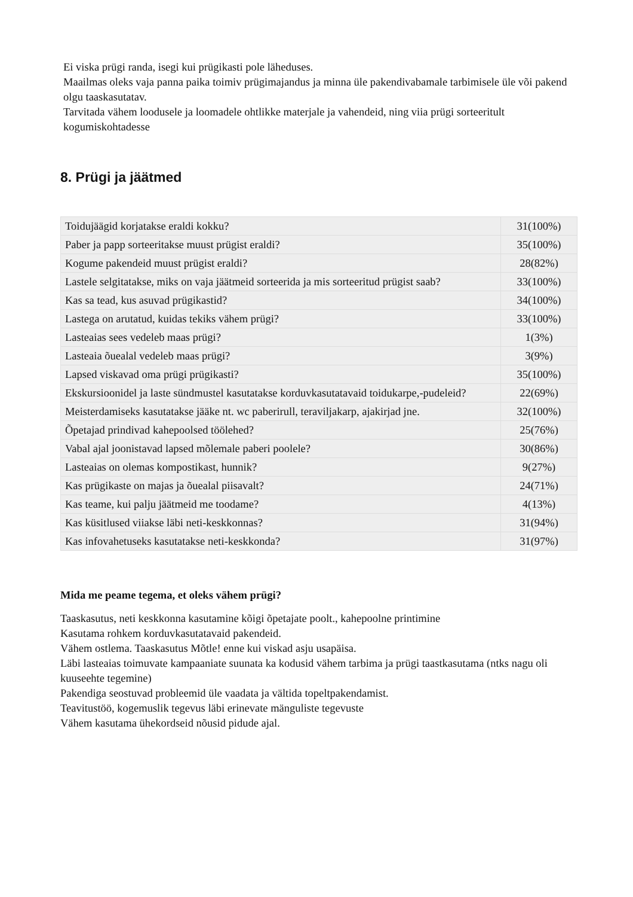Ei viska prügi randa, isegi kui prügikasti pole läheduses.
Maailmas oleks vaja panna paika toimiv prügimajandus ja minna üle pakendivabamale tarbimisele üle või pakend olgu taaskasutatav.
Tarvitada vähem loodusele ja loomadele ohtlikke materjale ja vahendeid, ning viia prügi sorteeritult kogumiskohtadesse
8. Prügi ja jäätmed
| Toidujäägid korjatakse eraldi kokku? | 31(100%) |
| Paber ja papp sorteeritakse muust prügist eraldi? | 35(100%) |
| Kogume pakendeid muust prügist eraldi? | 28(82%) |
| Lastele selgitatakse, miks on vaja jäätmeid sorteerida ja mis sorteeritud prügist saab? | 33(100%) |
| Kas sa tead, kus asuvad prügikastid? | 34(100%) |
| Lastega on arutatud, kuidas tekiks vähem prügi? | 33(100%) |
| Lasteaias sees vedeleb maas prügi? | 1(3%) |
| Lasteaia õuealal vedeleb maas prügi? | 3(9%) |
| Lapsed viskavad oma prügi prügikasti? | 35(100%) |
| Ekskursioonidel ja laste sündmustel kasutatakse korduvkasutatavaid toidukarpe,-pudeleid? | 22(69%) |
| Meisterdamiseks kasutatakse jääke nt. wc paberirull, teraviljakarp, ajakirjad jne. | 32(100%) |
| Õpetajad prindivad kahepoolsed töölehed? | 25(76%) |
| Vabal ajal joonistavad lapsed mõlemale paberi poolele? | 30(86%) |
| Lasteaias on olemas kompostikast, hunnik? | 9(27%) |
| Kas prügikaste on majas ja õuealal piisavalt? | 24(71%) |
| Kas teame, kui palju jäätmeid me toodame? | 4(13%) |
| Kas küsitlused viiakse läbi neti-keskkonnas? | 31(94%) |
| Kas infovahetuseks kasutatakse neti-keskkonda? | 31(97%) |
Mida me peame tegema, et oleks vähem prügi?
Taaskasutus, neti keskkonna kasutamine kõigi õpetajate poolt., kahepoolne printimine
Kasutama rohkem korduvkasutatavaid pakendeid.
Vähem ostlema. Taaskasutus Mõtle! enne kui viskad asju usapäisa.
Läbi lasteaias toimuvate kampaaniate suunata ka kodusid vähem tarbima ja prügi taastkasutama (ntks nagu oli kuuseehte tegemine)
Pakendiga seostuvad probleemid üle vaadata ja vältida topeltpakendamist.
Teavitustöö, kogemuslik tegevus läbi erinevate mänguliste tegevuste
Vähem kasutama ühekordseid nõusid pidude ajal.